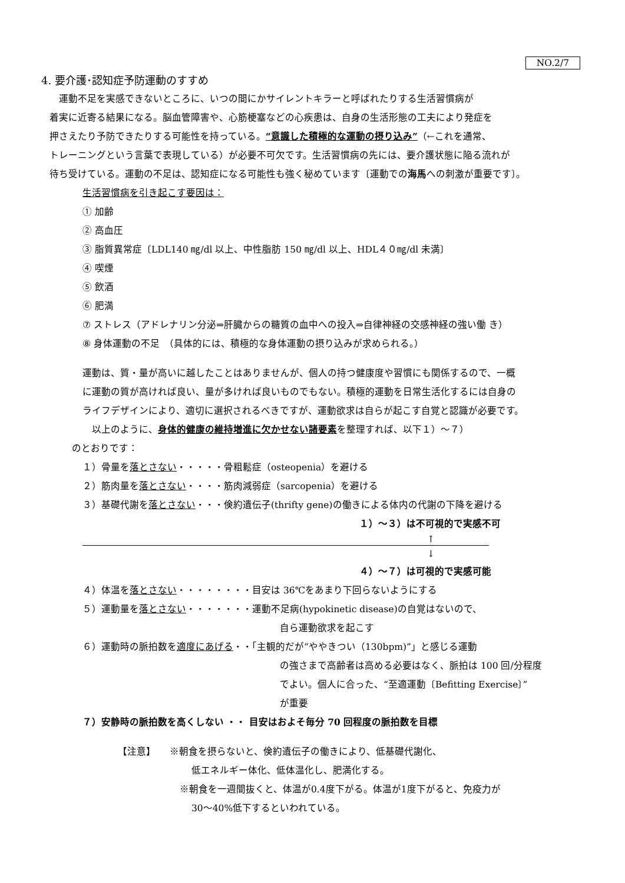NO.2/7
4. 要介護･認知症予防運動のすすめ
　運動不足を実感できないところに、いつの間にかサイレントキラーと呼ばれたりする生活習慣病が
着実に近寄る結果になる。脳血管障害や、心筋梗塞などの心疾患は、自身の生活形態の工夫により発症を
押さえたり予防できたりする可能性を持っている。“意識した積極的な運動の摂り込み”（←これを通常、
トレーニングという言葉で表現している）が必要不可欠です。生活習慣病の先には、要介護状態に陥る流れが
待ち受けている。運動の不足は、認知症になる可能性も強く秘めています〔運動での海馬への刺激が重要です〕。
生活習慣病を引き起こす要因は：
① 加齢
② 高血圧
③ 脂質異常症〔LDL140 ㎎/dl 以上、中性脂肪 150 ㎎/dl 以上、HDL４０㎎/dl 未満〕
④ 喫煙
⑤ 飲酒
⑥ 肥満
⑦ ストレス（アドレナリン分泌⇒肝臓からの糖質の血中への投入⇒自律神経の交感神経の強い働 き）
⑧ 身体運動の不足　（具体的には、積極的な身体運動の摂り込みが求められる。）
運動は、質・量が高いに越したことはありませんが、個人の持つ健康度や習慣にも関係するので、一概
に運動の質が高ければ良い、量が多ければ良いものでもない。積極的運動を日常生活化するには自身の
ライフデザインにより、適切に選択されるべきですが、運動欲求は自らが起こす自覚と認識が必要です。
　以上のように、身体的健康の維持増進に欠かせない諸要素を整理すれば、以下１）～７）
のとおりです：
１）骨量を落とさない・・・・・骨粗鬆症（osteopenia）を避ける
２）筋肉量を落とさない・・・・筋肉減弱症（sarcopenia）を避ける
３）基礎代謝を落とさない・・・倹約遺伝子(thrifty gene)の働きによる体内の代謝の下降を避ける
１）～３）は不可視的で実感不可
↑
↓
４）～７）は可視的で実感可能
４）体温を落とさない・・・・・・・・目安は 36℃をあまり下回らないようにする
５）運動量を落とさない・・・・・・・運動不足病(hypokinetic disease)の自覚はないので、
自ら運動欲求を起こす
６）運動時の脈拍数を適度にあげる・・「主観的だが“ややきつい（130bpm)”」と感じる運動
の強さまで高齢者は高める必要はなく、脈拍は 100 回/分程度
でよい。個人に合った、“至適運動〔Befitting Exercise〕”
が重要
７）安静時の脈拍数を高くしない ・・ 目安はおよそ毎分 70 回程度の脈拍数を目標
【注意】　　※朝食を摂らないと、倹約遺伝子の働きにより、低基礎代謝化、
低エネルギー体化、低体温化し、肥満化する。
※朝食を一週間抜くと、体温が0.4度下がる。体温が1度下がると、免疫力が
30～40%低下するといわれている。